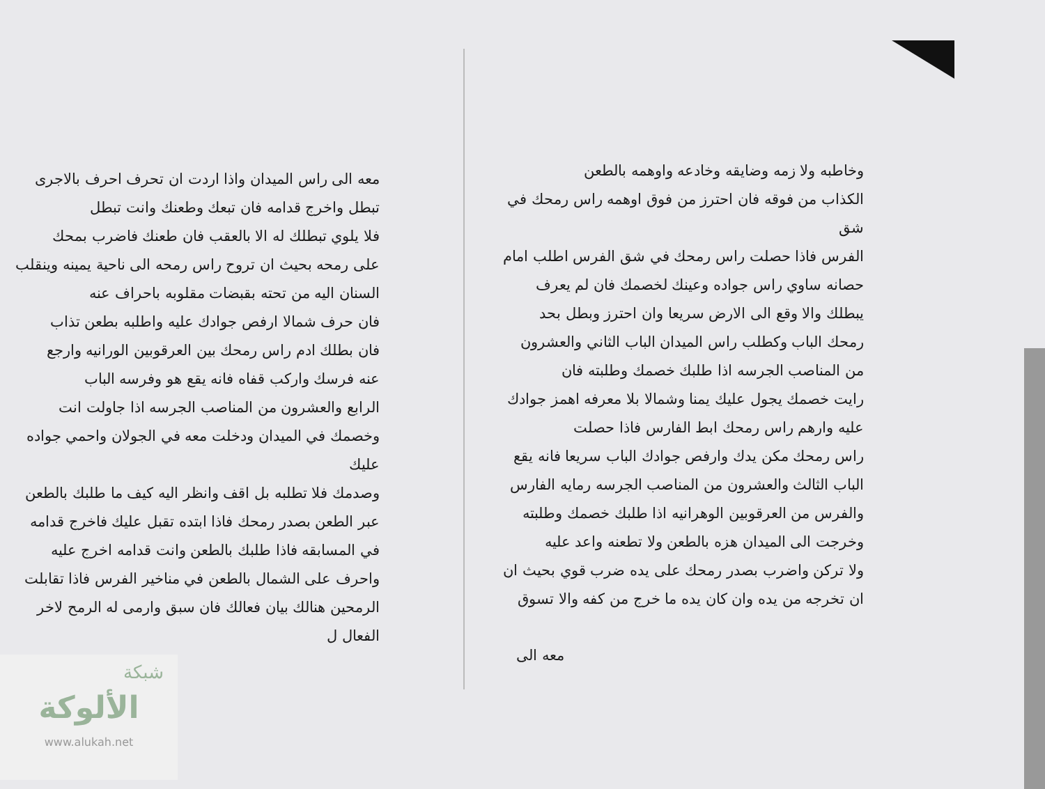وخاطبه ولا زمه وضايقه وخادعه واوهمه بالطعن
الكذاب من فوقه فان احترز من فوق اوهمه راس رمحك في شق
الفرس فاذا حصلت راس رمحك في شق الفرس اطلب امام
حصانه ساوي راس جواده وعينك لخصمك فان لم يعرف
يبطلك والا وقع الى الارض سريعا وان احترز وبطل بحد
رمحك الباب وكطلب راس الميدان الباب الثاني والعشرون
من المناصب الجرسه اذا طلبك خصمك وطلبته فان
رايت خصمك يجول عليك يمنا وشمالا بلا معرفه اهمز جوادك
عليه وارهم راس رمحك ابط الفارس فاذا حصلت
راس رمحك مكن يدك وارفص جوادك الباب سريعا فانه يقع
الباب الثالث والعشرون من المناصب الجرسه رمايه الفارس
والفرس من العرقوبين الوهرانيه اذا طلبك خصمك وطلبته
وخرجت الى الميدان هزه بالطعن ولا تطعنه واعد عليه
ولا تركن واضرب بصدر رمحك على يده ضرب قوي بحيث ان
ان تخرجه من يده وان كان يده ما خرج من كفه والا تسوق
معه الى
معه الى راس الميدان واذا اردت ان تحرف احرف بالاجرى
تبطل واخرج قدامه فان تبعك وطعنك وانت تبطل
فلا يلوي تبطلك له الا بالعقب فان طعنك فاضرب بمحك
على رمحه بحيث ان تروح راس رمحه الى ناحية يمينه وينقلب
السنان اليه من تحته بقبضات مقلوبه باحراف عنه
فان حرف شمالا ارفص جوادك عليه واطلبه بطعن تذاب
فان بطلك ادم راس رمحك بين العرقوبين الورانيه وارجع
عنه فرسك واركب قفاه فانه يقع هو وفرسه الباب
الرابع والعشرون من المناصب الجرسه اذا جاولت انت
وخصمك في الميدان ودخلت معه في الجولان واحمي جواده عليك
وصدمك فلا تطلبه بل اقف وانظر اليه كيف ما طلبك بالطعن
عبر الطعن بصدر رمحك فاذا ابتده تقبل عليك فاخرج قدامه
في المسابقه فاذا طلبك بالطعن وانت قدامه اخرج عليه
واحرف على الشمال بالطعن في مناخير الفرس فاذا تقابلت
الرمحين هنالك بيان فعالك فان سبق وارمى له الرمح لاخر الفعال ل
شبكة
الألوكة
www.alukah.net